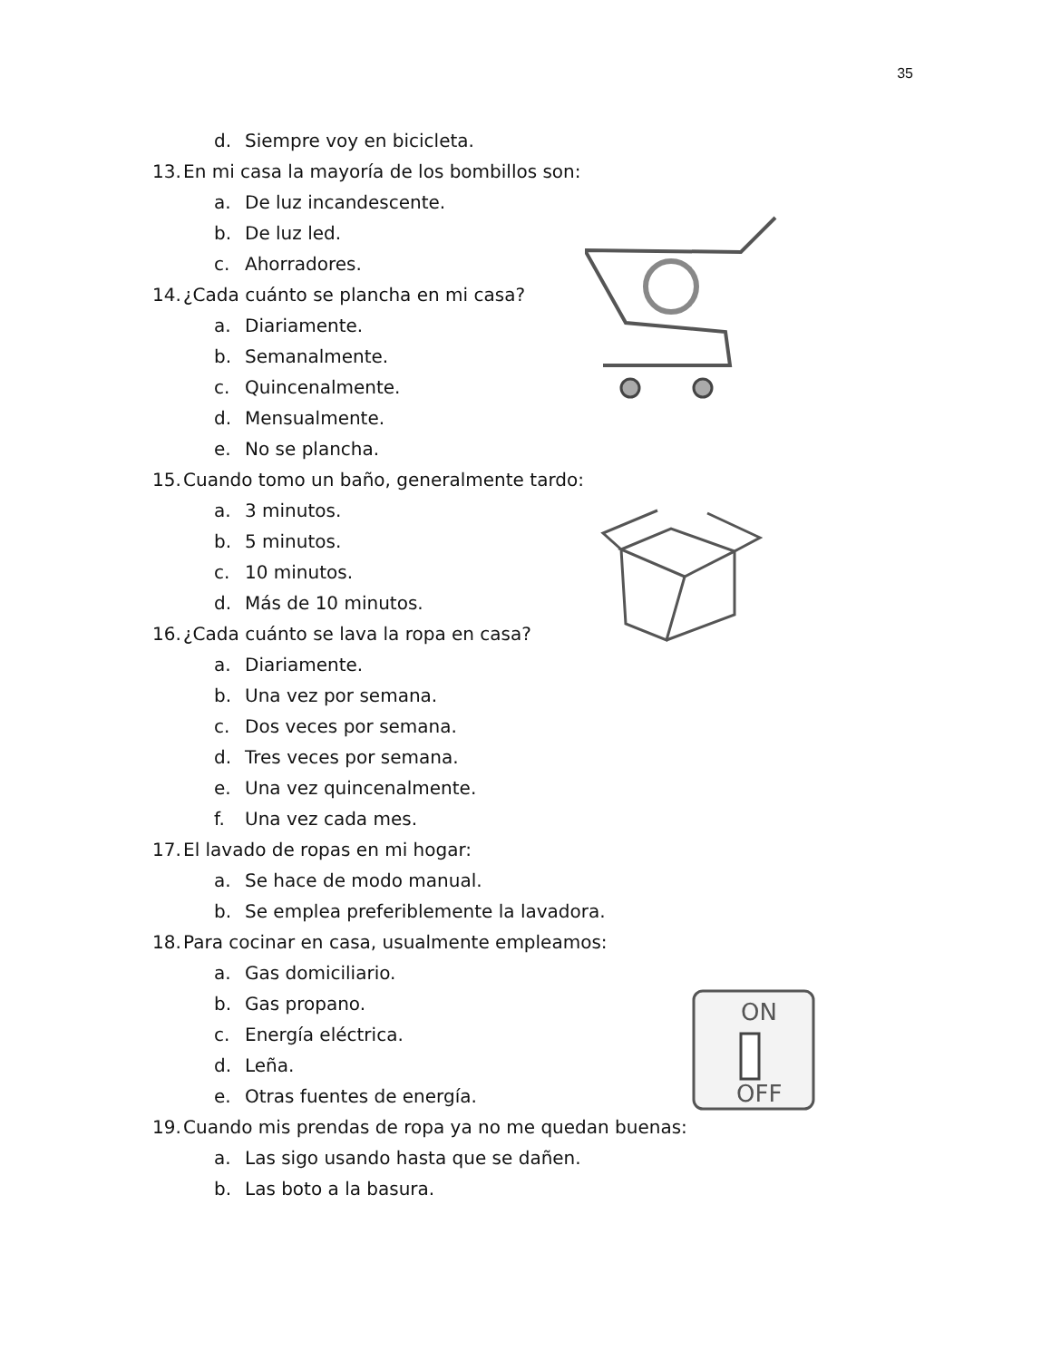35
ON
OFF
d. Siempre voy en bicicleta.
13. En mi casa la mayoría de los bombillos son:
a. De luz incandescente.
b. De luz led.
c. Ahorradores.
14. ¿Cada cuánto se plancha en mi casa?
a. Diariamente.
b. Semanalmente.
c. Quincenalmente.
d. Mensualmente.
e. No se plancha.
15. Cuando tomo un baño, generalmente tardo:
a. 3 minutos.
b. 5 minutos.
c. 10 minutos.
d. Más de 10 minutos.
16. ¿Cada cuánto se lava la ropa en casa?
a. Diariamente.
b. Una vez por semana.
c. Dos veces por semana.
d. Tres veces por semana.
e. Una vez quincenalmente.
f. Una vez cada mes.
17. El lavado de ropas en mi hogar:
a. Se hace de modo manual.
b. Se emplea preferiblemente la lavadora.
18. Para cocinar en casa, usualmente empleamos:
a. Gas domiciliario.
b. Gas propano.
c. Energía eléctrica.
d. Leña.
e. Otras fuentes de energía.
19. Cuando mis prendas de ropa ya no me quedan buenas:
a. Las sigo usando hasta que se dañen.
b. Las boto a la basura.